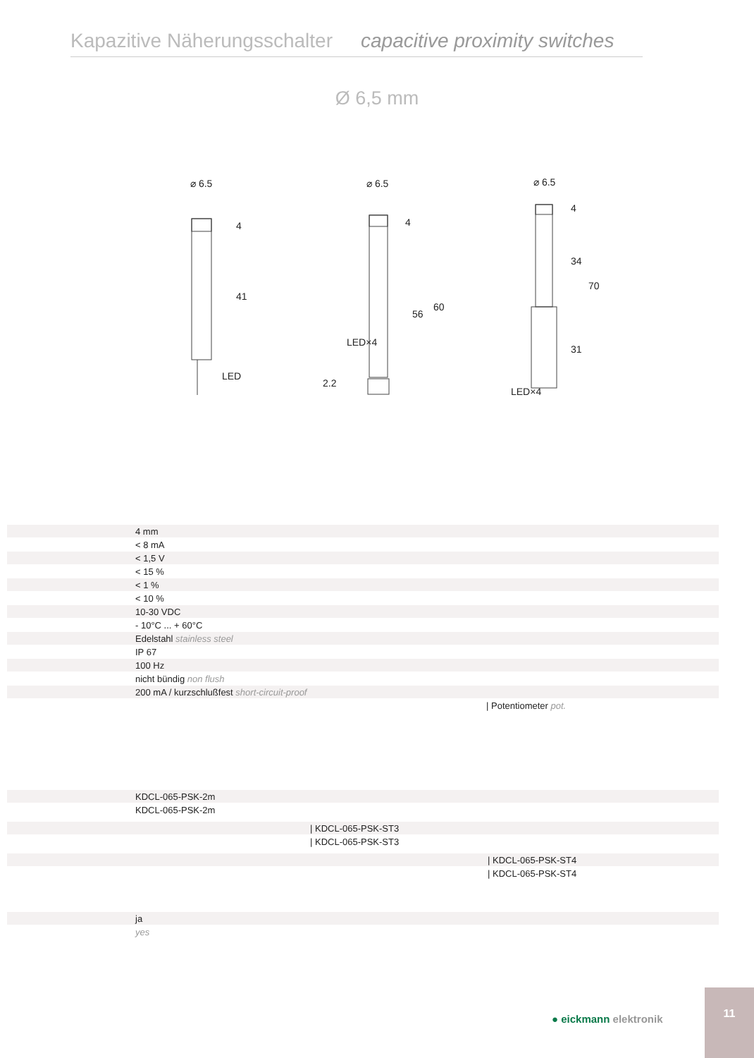Kapazitive Näherungsschalter capacitive proximity switches
Ø 6,5 mm
⌀ 6.5
LED
4
41
⌀ 6.5
4
56
60
2.2
LED×4
⌀ 6.5
4
34
70
31
LED×4
| | 4 mm |
| | < 8 mA |
| | < 1,5 V |
| | < 15 % |
| | < 1 % |
| | < 10 % |
| | 10-30 VDC |
| | - 10°C ... + 60°C |
| | Edelstahl stainless steel |
| | IP 67 |
| | 100 Hz |
| | nicht bündig non flush |
| | 200 mA / kurzschlußfest short-circuit-proof |
| | / Potentiometer pot. |
| | KDCL-065-PSK-2m |
| | KDCL-065-PSK-2m |
| | / KDCL-065-PSK-ST3 |
| | / KDCL-065-PSK-ST3 |
| | / KDCL-065-PSK-ST4 |
| | / KDCL-065-PSK-ST4 |
| | ja |
| | yes |
● eickmann elektronik
11